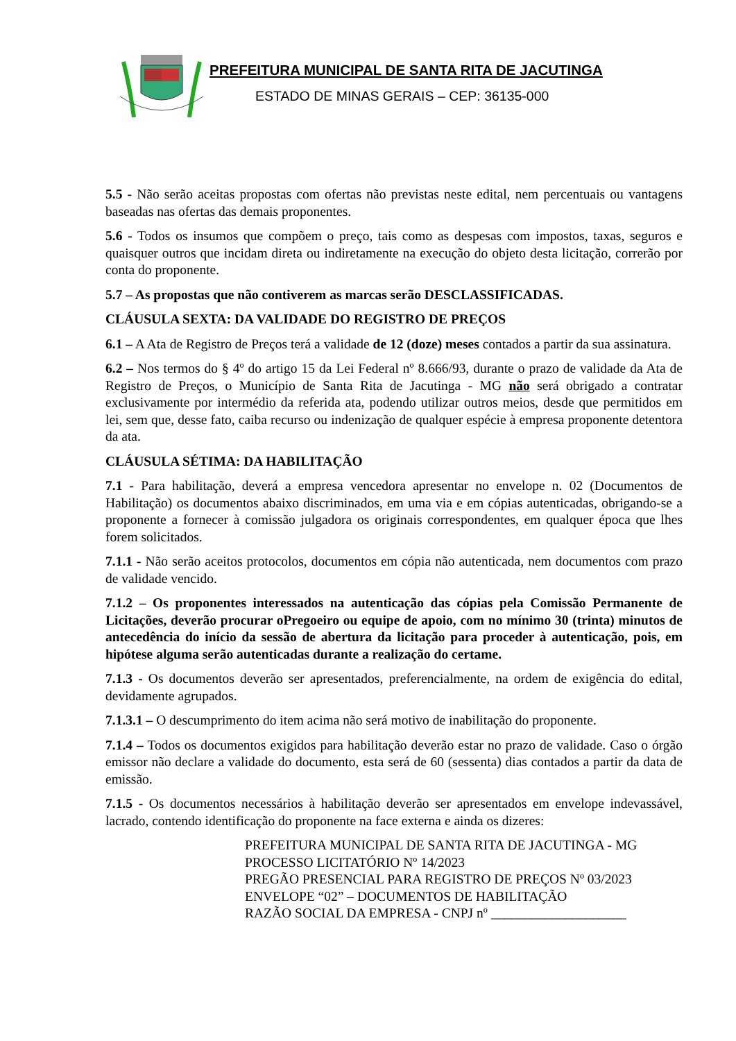PREFEITURA MUNICIPAL DE SANTA RITA DE JACUTINGA
ESTADO DE MINAS GERAIS – CEP: 36135-000
5.5 - Não serão aceitas propostas com ofertas não previstas neste edital, nem percentuais ou vantagens baseadas nas ofertas das demais proponentes.
5.6 - Todos os insumos que compõem o preço, tais como as despesas com impostos, taxas, seguros e quaisquer outros que incidam direta ou indiretamente na execução do objeto desta licitação, correrão por conta do proponente.
5.7 – As propostas que não contiverem as marcas serão DESCLASSIFICADAS.
CLÁUSULA SEXTA: DA VALIDADE DO REGISTRO DE PREÇOS
6.1 – A Ata de Registro de Preços terá a validade de 12 (doze) meses contados a partir da sua assinatura.
6.2 – Nos termos do § 4º do artigo 15 da Lei Federal nº 8.666/93, durante o prazo de validade da Ata de Registro de Preços, o Município de Santa Rita de Jacutinga - MG não será obrigado a contratar exclusivamente por intermédio da referida ata, podendo utilizar outros meios, desde que permitidos em lei, sem que, desse fato, caiba recurso ou indenização de qualquer espécie à empresa proponente detentora da ata.
CLÁUSULA SÉTIMA: DA HABILITAÇÃO
7.1 - Para habilitação, deverá a empresa vencedora apresentar no envelope n. 02 (Documentos de Habilitação) os documentos abaixo discriminados, em uma via e em cópias autenticadas, obrigando-se a proponente a fornecer à comissão julgadora os originais correspondentes, em qualquer época que lhes forem solicitados.
7.1.1 - Não serão aceitos protocolos, documentos em cópia não autenticada, nem documentos com prazo de validade vencido.
7.1.2 – Os proponentes interessados na autenticação das cópias pela Comissão Permanente de Licitações, deverão procurar oPregoeiro ou equipe de apoio, com no mínimo 30 (trinta) minutos de antecedência do início da sessão de abertura da licitação para proceder à autenticação, pois, em hipótese alguma serão autenticadas durante a realização do certame.
7.1.3 - Os documentos deverão ser apresentados, preferencialmente, na ordem de exigência do edital, devidamente agrupados.
7.1.3.1 – O descumprimento do item acima não será motivo de inabilitação do proponente.
7.1.4 – Todos os documentos exigidos para habilitação deverão estar no prazo de validade. Caso o órgão emissor não declare a validade do documento, esta será de 60 (sessenta) dias contados a partir da data de emissão.
7.1.5 - Os documentos necessários à habilitação deverão ser apresentados em envelope indevassável, lacrado, contendo identificação do proponente na face externa e ainda os dizeres:
PREFEITURA MUNICIPAL DE SANTA RITA DE JACUTINGA - MG
PROCESSO LICITATÓRIO Nº 14/2023
PREGÃO PRESENCIAL PARA REGISTRO DE PREÇOS Nº 03/2023
ENVELOPE “02” – DOCUMENTOS DE HABILITAÇÃO
RAZÃO SOCIAL DA EMPRESA - CNPJ nº ____________________